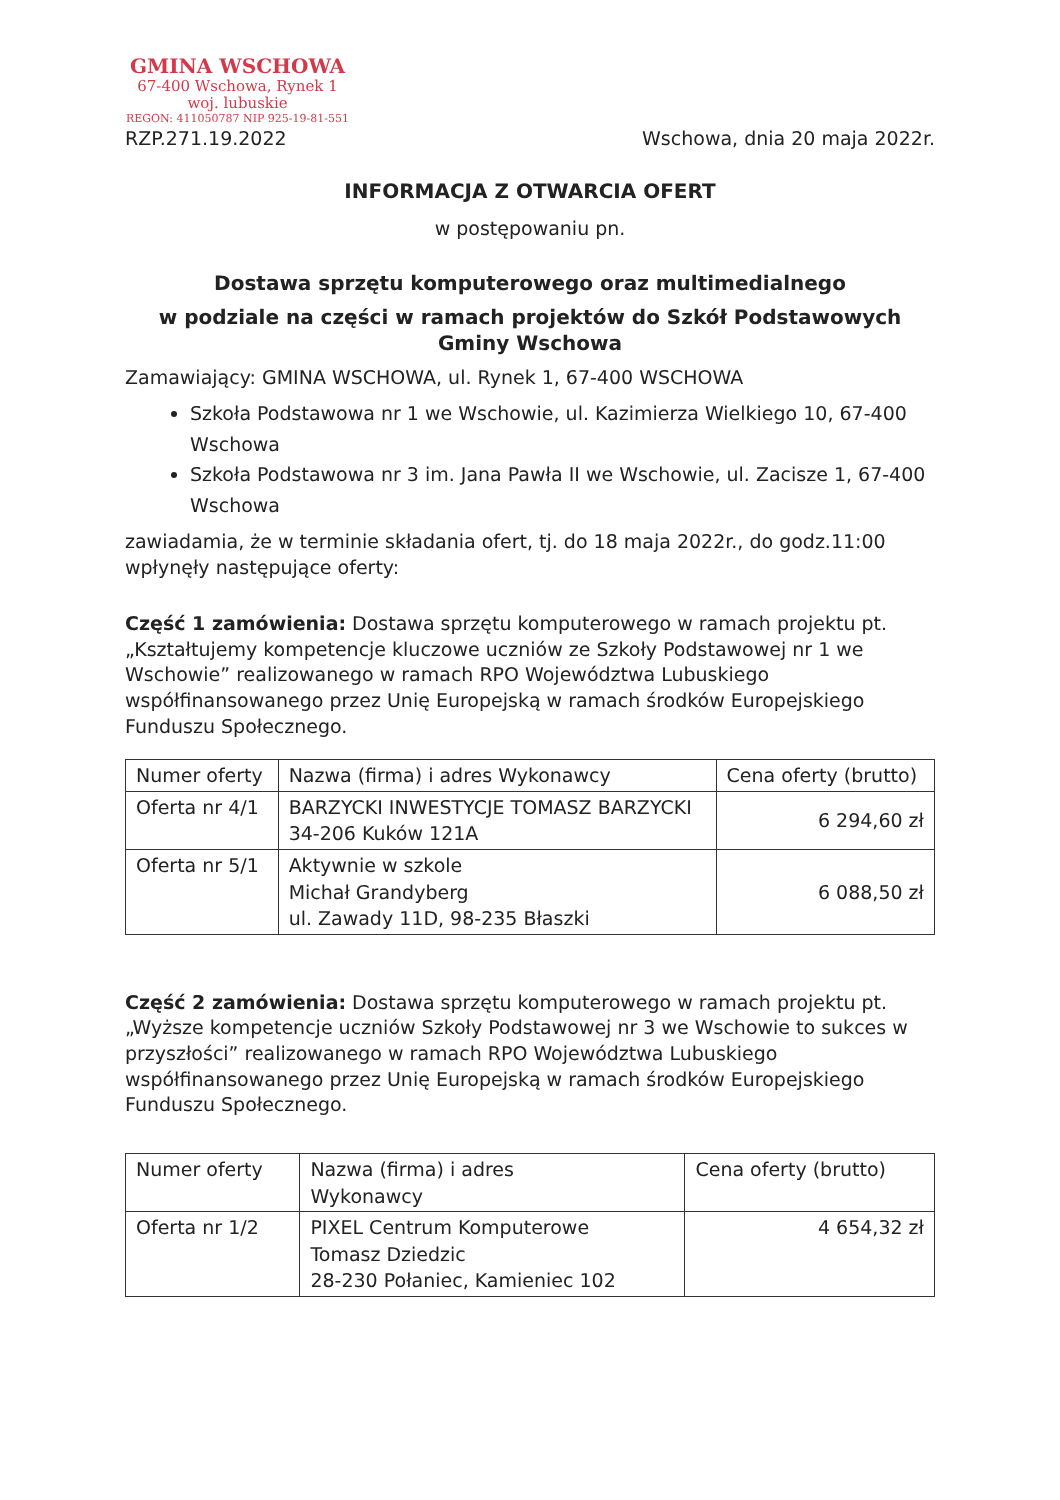GMINA WSCHOWA
67-400 Wschowa, Rynek 1
woj. lubuskie
REGON: 411050787 NIP 925-19-81-551
RZP.271.19.2022 Wschowa, dnia 20 maja 2022r.
INFORMACJA Z OTWARCIA OFERT
w postępowaniu pn.
Dostawa sprzętu komputerowego oraz multimedialnego
w podziale na części w ramach projektów do Szkół Podstawowych Gminy Wschowa
Zamawiający: GMINA WSCHOWA, ul. Rynek 1, 67-400 WSCHOWA
Szkoła Podstawowa nr 1 we Wschowie, ul. Kazimierza Wielkiego 10, 67-400 Wschowa
Szkoła Podstawowa nr 3 im. Jana Pawła II we Wschowie, ul. Zacisze 1, 67-400 Wschowa
zawiadamia, że w terminie składania ofert, tj. do 18 maja 2022r., do godz.11:00 wpłynęły następujące oferty:
Część 1 zamówienia: Dostawa sprzętu komputerowego w ramach projektu pt. „Kształtujemy kompetencje kluczowe uczniów ze Szkoły Podstawowej nr 1 we Wschowie” realizowanego w ramach RPO Województwa Lubuskiego współfinansowanego przez Unię Europejską w ramach środków Europejskiego Funduszu Społecznego.
| Numer oferty | Nazwa (firma) i adres Wykonawcy | Cena oferty (brutto) |
| --- | --- | --- |
| Oferta nr 4/1 | BARZYCKI INWESTYCJE TOMASZ BARZYCKI 34-206 Kuków 121A | 6 294,60 zł |
| Oferta nr 5/1 | Aktywnie w szkole Michał Grandyberg ul. Zawady 11D, 98-235 Błaszki | 6 088,50 zł |
Część 2 zamówienia: Dostawa sprzętu komputerowego w ramach projektu pt. „Wyższe kompetencje uczniów Szkoły Podstawowej nr 3 we Wschowie to sukces w przyszłości” realizowanego w ramach RPO Województwa Lubuskiego współfinansowanego przez Unię Europejską w ramach środków Europejskiego Funduszu Społecznego.
| Numer oferty | Nazwa (firma) i adres Wykonawcy | Cena oferty (brutto) |
| --- | --- | --- |
| Oferta nr 1/2 | PIXEL Centrum Komputerowe Tomasz Dziedzic 28-230 Połaniec, Kamieniec 102 | 4 654,32 zł |